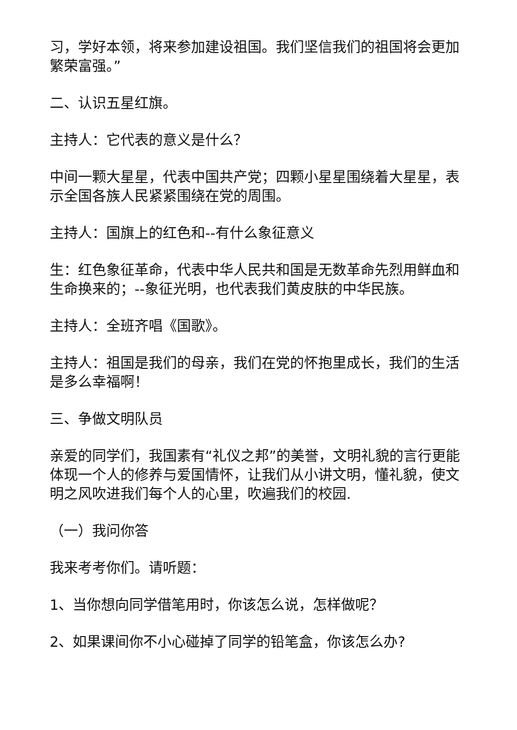习，学好本领，将来参加建设祖国。我们坚信我们的祖国将会更加繁荣富强。”
二、认识五星红旗。
主持人：它代表的意义是什么？
中间一颗大星星，代表中国共产党；四颗小星星围绕着大星星，表示全国各族人民紧紧围绕在党的周围。
主持人：国旗上的红色和--有什么象征意义
生：红色象征革命，代表中华人民共和国是无数革命先烈用鲜血和生命换来的；--象征光明，也代表我们黄皮肤的中华民族。
主持人：全班齐唱《国歌》。
主持人：祖国是我们的母亲，我们在党的怀抱里成长，我们的生活是多么幸福啊！
三、争做文明队员
亲爱的同学们，我国素有“礼仪之邦”的美誉，文明礼貌的言行更能体现一个人的修养与爱国情怀，让我们从小讲文明，懂礼貌，使文明之风吹进我们每个人的心里，吹遍我们的校园.
（一）我问你答
我来考考你们。请听题：
1、当你想向同学借笔用时，你该怎么说，怎样做呢？
2、如果课间你不小心碰掉了同学的铅笔盒，你该怎么办?